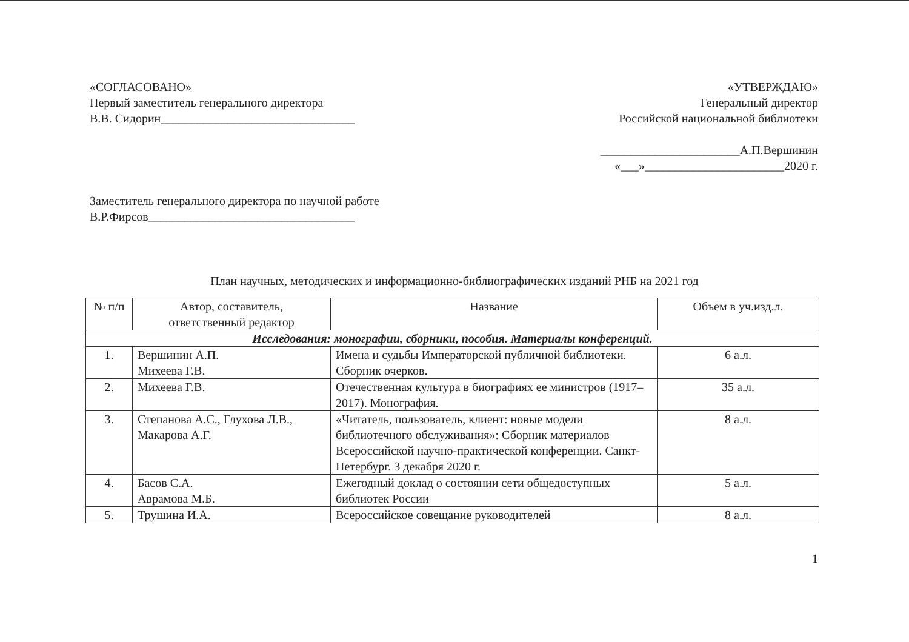«СОГЛАСОВАНО»
Первый заместитель генерального директора
В.В. Сидорин________________________________
«УТВЕРЖДАЮ»
Генеральный директор
Российской национальной библиотеки
_______________________А.П.Вершинин
«___»_______________________2020 г.
Заместитель генерального директора по научной работе
В.Р.Фирсов__________________________________
План научных, методических и информационно-библиографических изданий РНБ на 2021 год
| № п/п | Автор, составитель, ответственный редактор | Название | Объем в уч.изд.л. |
| --- | --- | --- | --- |
| Исследования: монографии, сборники, пособия. Материалы конференций. | | | |
| 1. | Вершинин А.П. Михеева Г.В. | Имена и судьбы Императорской публичной библиотеки. Сборник очерков. | 6 а.л. |
| 2. | Михеева Г.В. | Отечественная культура в биографиях ее министров (1917–2017). Монография. | 35 а.л. |
| 3. | Степанова А.С., Глухова Л.В., Макарова А.Г. | «Читатель, пользователь, клиент: новые модели библиотечного обслуживания»: Сборник материалов Всероссийской научно-практической конференции. Санкт-Петербург. 3 декабря 2020 г. | 8 а.л. |
| 4. | Басов С.А. Аврамова М.Б. | Ежегодный доклад о состоянии сети общедоступных библиотек России | 5 а.л. |
| 5. | Трушина И.А. | Всероссийское совещание руководителей | 8 а.л. |
1